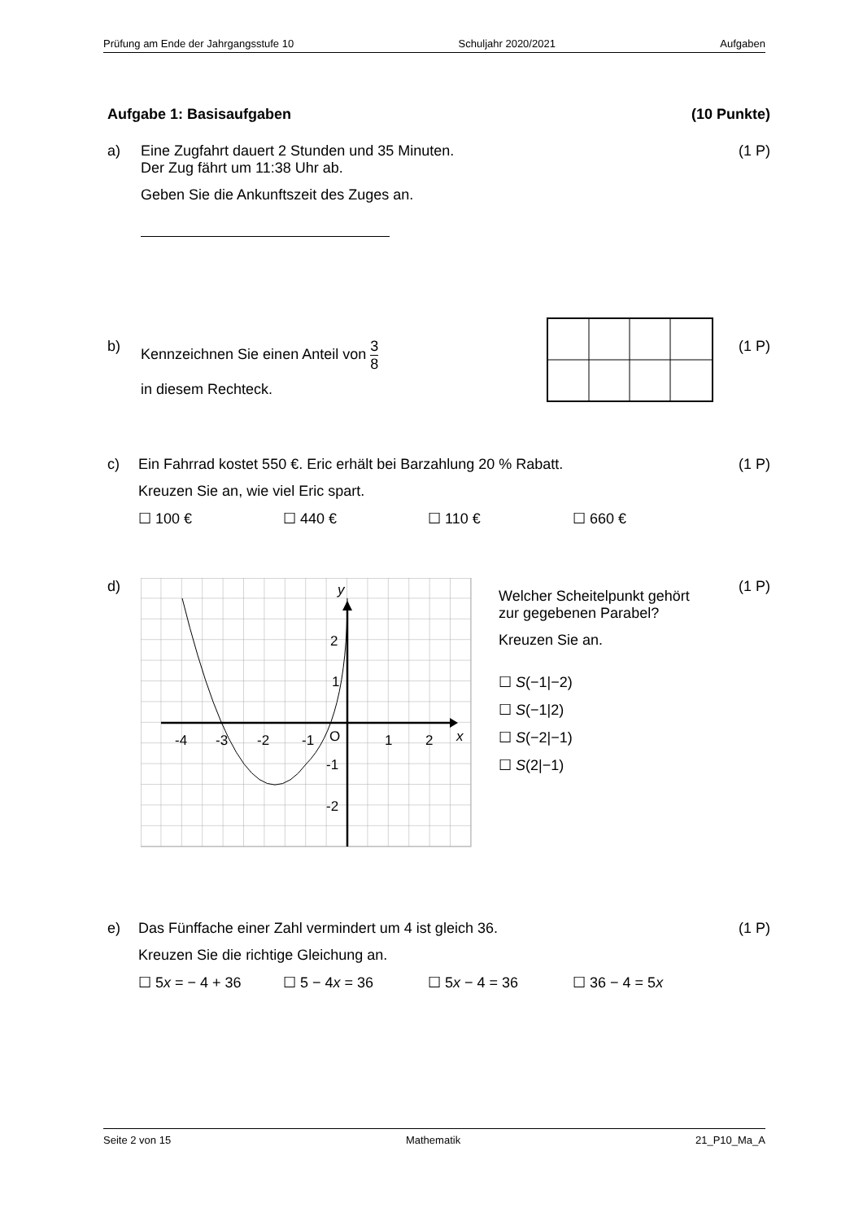Prüfung am Ende der Jahrgangsstufe 10 Schuljahr 2020/2021 Aufgaben
Aufgabe 1: Basisaufgaben (10 Punkte)
a) Eine Zugfahrt dauert 2 Stunden und 35 Minuten.
Der Zug fährt um 11:38 Uhr ab.
Geben Sie die Ankunftszeit des Zuges an.
(1 P)
b) Kennzeichnen Sie einen Anteil von 3 8
in diesem Rechteck.
(1 P)
c) Ein Fahrrad kostet 550 €. Eric erhält bei Barzahlung 20 % Rabatt.
Kreuzen Sie an, wie viel Eric spart.
☐ 100 € ☐ 440 € ☐ 110 € ☐ 660 €
(1 P)
d)
-4
-3
-2
-1
O
1
2
x
y
2
1
-1
-2
Welcher Scheitelpunkt gehört
zur gegebenen Parabel?
Kreuzen Sie an.
☐ S(−1|−2)
☐ S(−1|2)
☐ S(−2|−1)
☐ S(2|−1)
(1 P)
e) Das Fünffache einer Zahl vermindert um 4 ist gleich 36.
Kreuzen Sie die richtige Gleichung an.
☐ 5x = − 4 + 36 ☐ 5 − 4x = 36 ☐ 5x − 4 = 36 ☐ 36 − 4 = 5x
(1 P)
Seite 2 von 15 Mathematik 21_P10_Ma_A